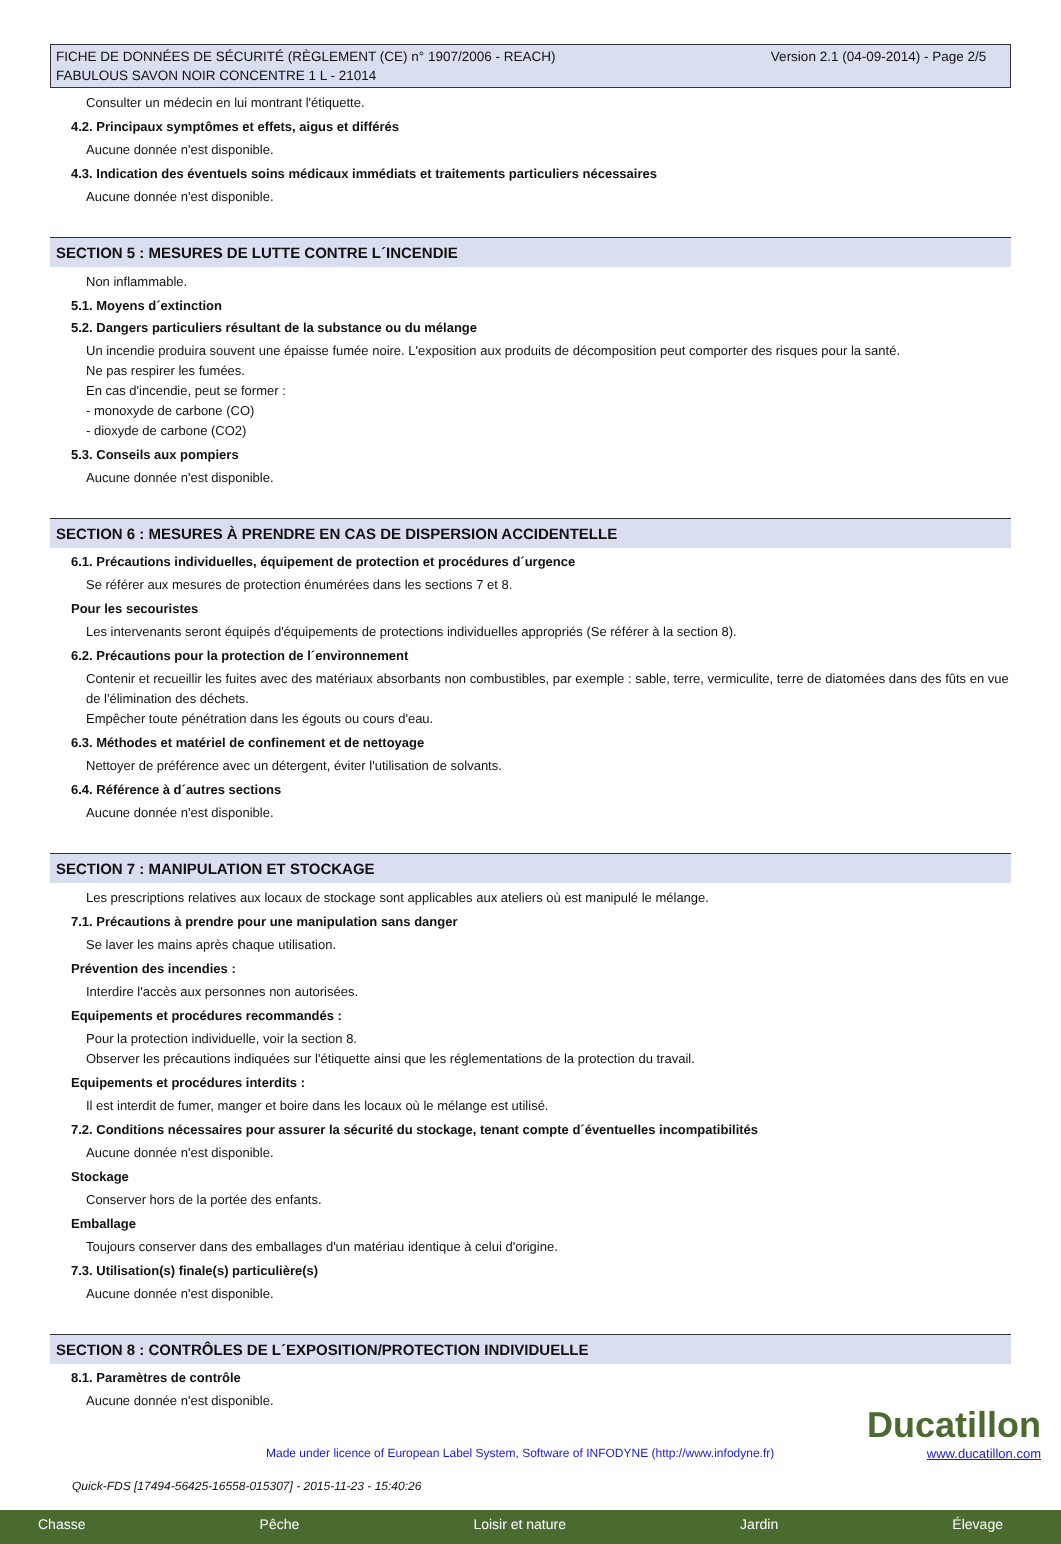FICHE DE DONNÉES DE SÉCURITÉ (RÈGLEMENT (CE) n° 1907/2006 - REACH)
FABULOUS SAVON NOIR CONCENTRE 1 L - 21014
Version 2.1 (04-09-2014) - Page 2/5
Consulter un médecin en lui montrant l'étiquette.
4.2. Principaux symptômes et effets, aigus et différés
Aucune donnée n'est disponible.
4.3. Indication des éventuels soins médicaux immédiats et traitements particuliers nécessaires
Aucune donnée n'est disponible.
SECTION 5 : MESURES DE LUTTE CONTRE L´INCENDIE
Non inflammable.
5.1. Moyens d´extinction
5.2. Dangers particuliers résultant de la substance ou du mélange
Un incendie produira souvent une épaisse fumée noire. L'exposition aux produits de décomposition peut comporter des risques pour la santé.
Ne pas respirer les fumées.
En cas d'incendie, peut se former :
- monoxyde de carbone (CO)
- dioxyde de carbone (CO2)
5.3. Conseils aux pompiers
Aucune donnée n'est disponible.
SECTION 6 : MESURES À PRENDRE EN CAS DE DISPERSION ACCIDENTELLE
6.1. Précautions individuelles, équipement de protection et procédures d´urgence
Se référer aux mesures de protection énumérées dans les sections 7 et 8.
Pour les secouristes
Les intervenants seront équipés d'équipements de protections individuelles appropriés (Se référer à la section 8).
6.2. Précautions pour la protection de l´environnement
Contenir et recueillir les fuites avec des matériaux absorbants non combustibles, par exemple : sable, terre, vermiculite, terre de diatomées dans des fûts en vue de l'élimination des déchets.
Empêcher toute pénétration dans les égouts ou cours d'eau.
6.3. Méthodes et matériel de confinement et de nettoyage
Nettoyer de préférence avec un détergent, éviter l'utilisation de solvants.
6.4. Référence à d´autres sections
Aucune donnée n'est disponible.
SECTION 7 : MANIPULATION ET STOCKAGE
Les prescriptions relatives aux locaux de stockage sont applicables aux ateliers où est manipulé le mélange.
7.1. Précautions à prendre pour une manipulation sans danger
Se laver les mains après chaque utilisation.
Prévention des incendies :
Interdire l'accès aux personnes non autorisées.
Equipements et procédures recommandés :
Pour la protection individuelle, voir la section 8.
Observer les précautions indiquées sur l'étiquette ainsi que les réglementations de la protection du travail.
Equipements et procédures interdits :
Il est interdit de fumer, manger et boire dans les locaux où le mélange est utilisé.
7.2. Conditions nécessaires pour assurer la sécurité du stockage, tenant compte d´éventuelles incompatibilités
Aucune donnée n'est disponible.
Stockage
Conserver hors de la portée des enfants.
Emballage
Toujours conserver dans des emballages d'un matériau identique à celui d'origine.
7.3. Utilisation(s) finale(s) particulière(s)
Aucune donnée n'est disponible.
SECTION 8 : CONTRÔLES DE L´EXPOSITION/PROTECTION INDIVIDUELLE
8.1. Paramètres de contrôle
Aucune donnée n'est disponible.
Made under licence of European Label System, Software of INFODYNE (http://www.infodyne.fr)
Quick-FDS [17494-56425-16558-015307] - 2015-11-23 - 15:40:26
Ducatillon
www.ducatillon.com
Chasse Pêche Loisir et nature Jardin Élevage